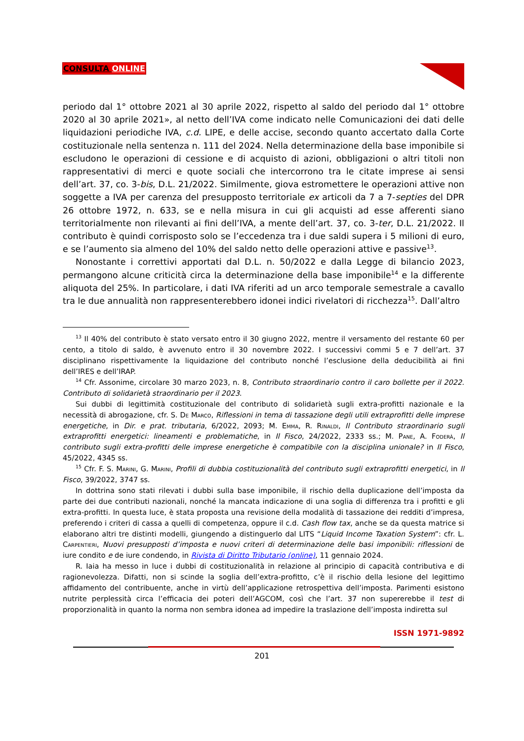CONSULTA ONLINE
periodo dal 1° ottobre 2021 al 30 aprile 2022, rispetto al saldo del periodo dal 1° ottobre 2020 al 30 aprile 2021», al netto dell’IVA come indicato nelle Comunicazioni dei dati delle liquidazioni periodiche IVA, c.d. LIPE, e delle accise, secondo quanto accertato dalla Corte costituzionale nella sentenza n. 111 del 2024. Nella determinazione della base imponibile si escludono le operazioni di cessione e di acquisto di azioni, obbligazioni o altri titoli non rappresentativi di merci e quote sociali che intercorrono tra le citate imprese ai sensi dell’art. 37, co. 3-bis, D.L. 21/2022. Similmente, giova estromettere le operazioni attive non soggette a IVA per carenza del presupposto territoriale ex articoli da 7 a 7-septies del DPR 26 ottobre 1972, n. 633, se e nella misura in cui gli acquisti ad esse afferenti siano territorialmente non rilevanti ai fini dell’IVA, a mente dell’art. 37, co. 3-ter, D.L. 21/2022. Il contributo è quindi corrisposto solo se l’eccedenza tra i due saldi supera i 5 milioni di euro, e se l’aumento sia almeno del 10% del saldo netto delle operazioni attive e passive<sup>13</sup>.
Nonostante i correttivi apportati dal D.L. n. 50/2022 e dalla Legge di bilancio 2023, permangono alcune criticità circa la determinazione della base imponibile<sup>14</sup> e la differente aliquota del 25%. In particolare, i dati IVA riferiti ad un arco temporale semestrale a cavallo tra le due annualità non rappresenterebbero idonei indici rivelatori di ricchezza<sup>15</sup>. Dall’altro
<sup>13</sup> Il 40% del contributo è stato versato entro il 30 giugno 2022, mentre il versamento del restante 60 per cento, a titolo di saldo, è avvenuto entro il 30 novembre 2022. I successivi commi 5 e 7 dell’art. 37 disciplinano rispettivamente la liquidazione del contributo nonché l’esclusione della deducibilità ai fini dell’IRES e dell’IRAP.
<sup>14</sup> Cfr. Assonime, circolare 30 marzo 2023, n. 8, Contributo straordinario contro il caro bollette per il 2022. Contributo di solidarietà straordinario per il 2023.
Sui dubbi di legittimità costituzionale del contributo di solidarietà sugli extra-profitti nazionale e la necessità di abrogazione, cfr. S. De Marco, Riflessioni in tema di tassazione degli utili extraprofitti delle imprese energetiche, in Dir. e prat. tributaria, 6/2022, 2093; M. Emma, R. Rinaldi, Il Contributo straordinario sugli extraprofitti energetici: lineamenti e problematiche, in Il Fisco, 24/2022, 2333 ss.; M. Pane, A. Foderà, Il contributo sugli extra-profitti delle imprese energetiche è compatibile con la disciplina unionale? in Il Fisco, 45/2022, 4345 ss.
<sup>15</sup> Cfr. F. S. Marini, G. Marini, Profili di dubbia costituzionalità del contributo sugli extraprofitti energetici, in Il Fisco, 39/2022, 3747 ss.
In dottrina sono stati rilevati i dubbi sulla base imponibile, il rischio della duplicazione dell’imposta da parte dei due contributi nazionali, nonché la mancata indicazione di una soglia di differenza tra i profitti e gli extra-profitti. In questa luce, è stata proposta una revisione della modalità di tassazione dei redditi d’impresa, preferendo i criteri di cassa a quelli di competenza, oppure il c.d. Cash flow tax, anche se da questa matrice si elaborano altri tre distinti modelli, giungendo a distinguerlo dal LITS “Liquid Income Taxation System”: cfr. L. Carpentieri, Nuovi presupposti d’imposta e nuovi criteri di determinazione delle basi imponibili: riflessioni de iure condito e de iure condendo, in Rivista di Diritto Tributario (online), 11 gennaio 2024.
R. Iaia ha messo in luce i dubbi di costituzionalità in relazione al principio di capacità contributiva e di ragionevolezza. Difatti, non si scinde la soglia dell’extra-profitto, c’è il rischio della lesione del legittimo affidamento del contribuente, anche in virtù dell’applicazione retrospettiva dell’imposta. Parimenti esistono nutrite perplessità circa l’efficacia dei poteri dell’AGCOM, così che l’art. 37 non supererebbe il test di proporzionalità in quanto la norma non sembra idonea ad impedire la traslazione dell’imposta indiretta sul
ISSN 1971-9892
201